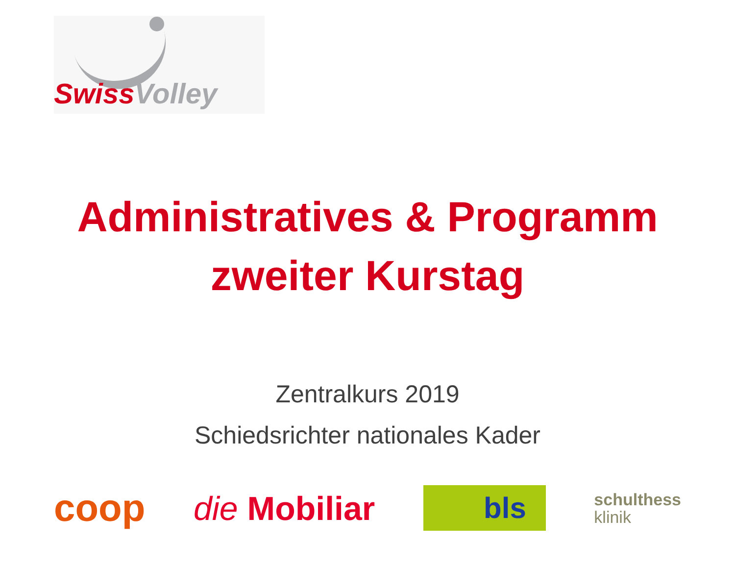Swiss Volley
Administratives & Programm
zweiter Kurstag
Zentralkurs 2019
Schiedsrichter nationales Kader
coop die Mobiliar bls schulthess
klinik